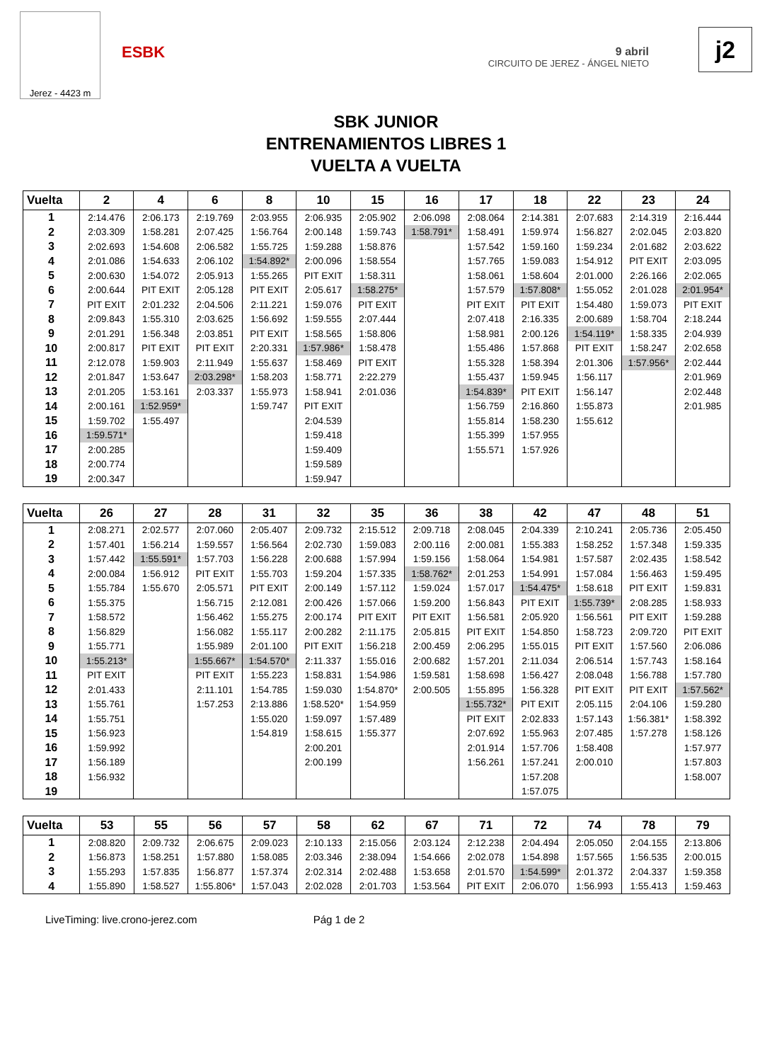Jerez - 4423 m
ESBK
9 abril
CIRCUITO DE JEREZ - ÁNGEL NIETO
j2
SBK JUNIOR
ENTRENAMIENTOS LIBRES 1
VUELTA A VUELTA
| Vuelta | 2 | 4 | 6 | 8 | 10 | 15 | 16 | 17 | 18 | 22 | 23 | 24 |
| --- | --- | --- | --- | --- | --- | --- | --- | --- | --- | --- | --- | --- |
| 1 | 2:14.476 | 2:06.173 | 2:19.769 | 2:03.955 | 2:06.935 | 2:05.902 | 2:06.098 | 2:08.064 | 2:14.381 | 2:07.683 | 2:14.319 | 2:16.444 |
| 2 | 2:03.309 | 1:58.281 | 2:07.425 | 1:56.764 | 2:00.148 | 1:59.743 | 1:58.791* | 1:58.491 | 1:59.974 | 1:56.827 | 2:02.045 | 2:03.820 |
| 3 | 2:02.693 | 1:54.608 | 2:06.582 | 1:55.725 | 1:59.288 | 1:58.876 | | 1:57.542 | 1:59.160 | 1:59.234 | 2:01.682 | 2:03.622 |
| 4 | 2:01.086 | 1:54.633 | 2:06.102 | 1:54.892* | 2:00.096 | 1:58.554 | | 1:57.765 | 1:59.083 | 1:54.912 | PIT EXIT | 2:03.095 |
| 5 | 2:00.630 | 1:54.072 | 2:05.913 | 1:55.265 | PIT EXIT | 1:58.311 | | 1:58.061 | 1:58.604 | 2:01.000 | 2:26.166 | 2:02.065 |
| 6 | 2:00.644 | PIT EXIT | 2:05.128 | PIT EXIT | 2:05.617 | 1:58.275* | | 1:57.579 | 1:57.808* | 1:55.052 | 2:01.028 | 2:01.954* |
| 7 | PIT EXIT | 2:01.232 | 2:04.506 | 2:11.221 | 1:59.076 | PIT EXIT | | PIT EXIT | PIT EXIT | 1:54.480 | 1:59.073 | PIT EXIT |
| 8 | 2:09.843 | 1:55.310 | 2:03.625 | 1:56.692 | 1:59.555 | 2:07.444 | | 2:07.418 | 2:16.335 | 2:00.689 | 1:58.704 | 2:18.244 |
| 9 | 2:01.291 | 1:56.348 | 2:03.851 | PIT EXIT | 1:58.565 | 1:58.806 | | 1:58.981 | 2:00.126 | 1:54.119* | 1:58.335 | 2:04.939 |
| 10 | 2:00.817 | PIT EXIT | PIT EXIT | 2:20.331 | 1:57.986* | 1:58.478 | | 1:55.486 | 1:57.868 | PIT EXIT | 1:58.247 | 2:02.658 |
| 11 | 2:12.078 | 1:59.903 | 2:11.949 | 1:55.637 | 1:58.469 | PIT EXIT | | 1:55.328 | 1:58.394 | 2:01.306 | 1:57.956* | 2:02.444 |
| 12 | 2:01.847 | 1:53.647 | 2:03.298* | 1:58.203 | 1:58.771 | 2:22.279 | | 1:55.437 | 1:59.945 | 1:56.117 | | 2:01.969 |
| 13 | 2:01.205 | 1:53.161 | 2:03.337 | 1:55.973 | 1:58.941 | 2:01.036 | | 1:54.839* | PIT EXIT | 1:56.147 | | 2:02.448 |
| 14 | 2:00.161 | 1:52.959* | | 1:59.747 | PIT EXIT | | | 1:56.759 | 2:16.860 | 1:55.873 | | 2:01.985 |
| 15 | 1:59.702 | 1:55.497 | | | 2:04.539 | | | 1:55.814 | 1:58.230 | 1:55.612 | | |
| 16 | 1:59.571* | | | | 1:59.418 | | | 1:55.399 | 1:57.955 | | | |
| 17 | 2:00.285 | | | | 1:59.409 | | | 1:55.571 | 1:57.926 | | | |
| 18 | 2:00.774 | | | | 1:59.589 | | | | | | | |
| 19 | 2:00.347 | | | | 1:59.947 | | | | | | | |
| Vuelta | 26 | 27 | 28 | 31 | 32 | 35 | 36 | 38 | 42 | 47 | 48 | 51 |
| --- | --- | --- | --- | --- | --- | --- | --- | --- | --- | --- | --- | --- |
| 1 | 2:08.271 | 2:02.577 | 2:07.060 | 2:05.407 | 2:09.732 | 2:15.512 | 2:09.718 | 2:08.045 | 2:04.339 | 2:10.241 | 2:05.736 | 2:05.450 |
| 2 | 1:57.401 | 1:56.214 | 1:59.557 | 1:56.564 | 2:02.730 | 1:59.083 | 2:00.116 | 2:00.081 | 1:55.383 | 1:58.252 | 1:57.348 | 1:59.335 |
| 3 | 1:57.442 | 1:55.591* | 1:57.703 | 1:56.228 | 2:00.688 | 1:57.994 | 1:59.156 | 1:58.064 | 1:54.981 | 1:57.587 | 2:02.435 | 1:58.542 |
| 4 | 2:00.084 | 1:56.912 | PIT EXIT | 1:55.703 | 1:59.204 | 1:57.335 | 1:58.762* | 2:01.253 | 1:54.991 | 1:57.084 | 1:56.463 | 1:59.495 |
| 5 | 1:55.784 | 1:55.670 | 2:05.571 | PIT EXIT | 2:00.149 | 1:57.112 | 1:59.024 | 1:57.017 | 1:54.475* | 1:58.618 | PIT EXIT | 1:59.831 |
| 6 | 1:55.375 | | 1:56.715 | 2:12.081 | 2:00.426 | 1:57.066 | 1:59.200 | 1:56.843 | PIT EXIT | 1:55.739* | 2:08.285 | 1:58.933 |
| 7 | 1:58.572 | | 1:56.462 | 1:55.275 | 2:00.174 | PIT EXIT | PIT EXIT | 1:56.581 | 2:05.920 | 1:56.561 | PIT EXIT | 1:59.288 |
| 8 | 1:56.829 | | 1:56.082 | 1:55.117 | 2:00.282 | 2:11.175 | 2:05.815 | PIT EXIT | 1:54.850 | 1:58.723 | 2:09.720 | PIT EXIT |
| 9 | 1:55.771 | | 1:55.989 | 2:01.100 | PIT EXIT | 1:56.218 | 2:00.459 | 2:06.295 | 1:55.015 | PIT EXIT | 1:57.560 | 2:06.086 |
| 10 | 1:55.213* | | 1:55.667* | 1:54.570* | 2:11.337 | 1:55.016 | 2:00.682 | 1:57.201 | 2:11.034 | 2:06.514 | 1:57.743 | 1:58.164 |
| 11 | PIT EXIT | | PIT EXIT | 1:55.223 | 1:58.831 | 1:54.986 | 1:59.581 | 1:58.698 | 1:56.427 | 2:08.048 | 1:56.788 | 1:57.780 |
| 12 | 2:01.433 | | 2:11.101 | 1:54.785 | 1:59.030 | 1:54.870* | 2:00.505 | 1:55.895 | 1:56.328 | PIT EXIT | PIT EXIT | 1:57.562* |
| 13 | 1:55.761 | | 1:57.253 | 2:13.886 | 1:58.520* | 1:54.959 | | 1:55.732* | PIT EXIT | 2:05.115 | 2:04.106 | 1:59.280 |
| 14 | 1:55.751 | | | 1:55.020 | 1:59.097 | 1:57.489 | | PIT EXIT | 2:02.833 | 1:57.143 | 1:56.381* | 1:58.392 |
| 15 | 1:56.923 | | | 1:54.819 | 1:58.615 | 1:55.377 | | 2:07.692 | 1:55.963 | 2:07.485 | 1:57.278 | 1:58.126 |
| 16 | 1:59.992 | | | | 2:00.201 | | | 2:01.914 | 1:57.706 | 1:58.408 | | 1:57.977 |
| 17 | 1:56.189 | | | | 2:00.199 | | | 1:56.261 | 1:57.241 | 2:00.010 | | 1:57.803 |
| 18 | 1:56.932 | | | | | | | | 1:57.208 | | | 1:58.007 |
| 19 | | | | | | | | | 1:57.075 | | | |
| Vuelta | 53 | 55 | 56 | 57 | 58 | 62 | 67 | 71 | 72 | 74 | 78 | 79 |
| --- | --- | --- | --- | --- | --- | --- | --- | --- | --- | --- | --- | --- |
| 1 | 2:08.820 | 2:09.732 | 2:06.675 | 2:09.023 | 2:10.133 | 2:15.056 | 2:03.124 | 2:12.238 | 2:04.494 | 2:05.050 | 2:04.155 | 2:13.806 |
| 2 | 1:56.873 | 1:58.251 | 1:57.880 | 1:58.085 | 2:03.346 | 2:38.094 | 1:54.666 | 2:02.078 | 1:54.898 | 1:57.565 | 1:56.535 | 2:00.015 |
| 3 | 1:55.293 | 1:57.835 | 1:56.877 | 1:57.374 | 2:02.314 | 2:02.488 | 1:53.658 | 2:01.570 | 1:54.599* | 2:01.372 | 2:04.337 | 1:59.358 |
| 4 | 1:55.890 | 1:58.527 | 1:55.806* | 1:57.043 | 2:02.028 | 2:01.703 | 1:53.564 | PIT EXIT | 2:06.070 | 1:56.993 | 1:55.413 | 1:59.463 |
LiveTiming: live.crono-jerez.com Pág 1 de 2